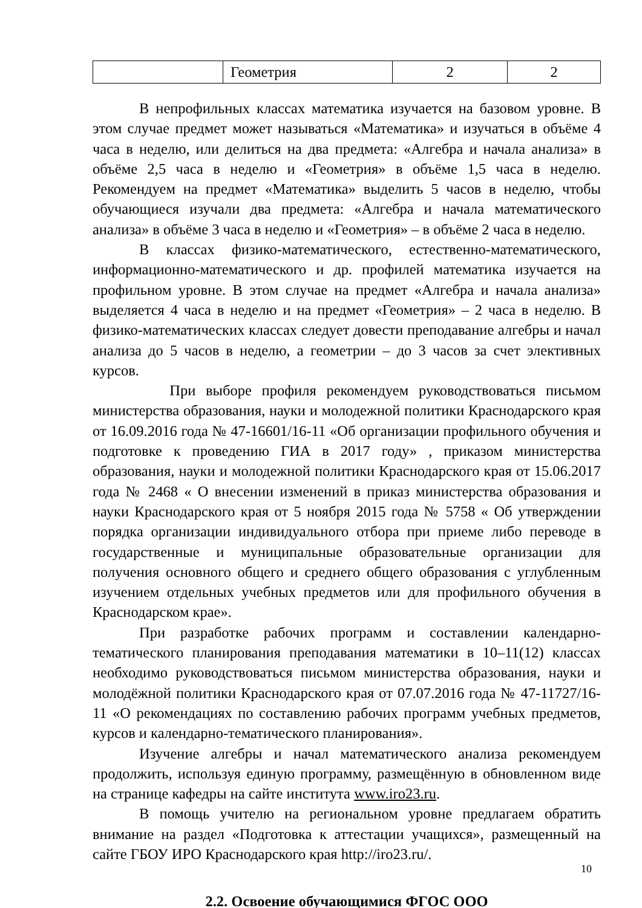| | Геометрия | 2 | 2 |
В непрофильных классах математика изучается на базовом уровне. В этом случае предмет может называться «Математика» и изучаться в объёме 4 часа в неделю, или делиться на два предмета: «Алгебра и начала анализа» в объёме 2,5 часа в неделю и «Геометрия» в объёме 1,5 часа в неделю. Рекомендуем на предмет «Математика» выделить 5 часов в неделю, чтобы обучающиеся изучали два предмета: «Алгебра и начала математического анализа» в объёме 3 часа в неделю и «Геометрия» – в объёме 2 часа в неделю.
В классах физико-математического, естественно-математического, информационно-математического и др. профилей математика изучается на профильном уровне. В этом случае на предмет «Алгебра и начала анализа» выделяется 4 часа в неделю и на предмет «Геометрия» – 2 часа в неделю. В физико-математических классах следует довести преподавание алгебры и начал анализа до 5 часов в неделю, а геометрии – до 3 часов за счет элективных курсов.
При выборе профиля рекомендуем руководствоваться письмом министерства образования, науки и молодежной политики Краснодарского края от 16.09.2016 года № 47-16601/16-11 «Об организации профильного обучения и подготовке к проведению ГИА в 2017 году» , приказом министерства образования, науки и молодежной политики Краснодарского края от 15.06.2017 года № 2468 « О внесении изменений в приказ министерства образования и науки Краснодарского края от 5 ноября 2015 года № 5758 « Об утверждении порядка организации индивидуального отбора при приеме либо переводе в государственные и муниципальные образовательные организации для получения основного общего и среднего общего образования с углубленным изучением отдельных учебных предметов или для профильного обучения в Краснодарском крае».
При разработке рабочих программ и составлении календарно-тематического планирования преподавания математики в 10–11(12) классах необходимо руководствоваться письмом министерства образования, науки и молодёжной политики Краснодарского края от 07.07.2016 года № 47-11727/16-11 «О рекомендациях по составлению рабочих программ учебных предметов, курсов и календарно-тематического планирования».
Изучение алгебры и начал математического анализа рекомендуем продолжить, используя единую программу, размещённую в обновленном виде на странице кафедры на сайте института www.iro23.ru.
В помощь учителю на региональном уровне предлагаем обратить внимание на раздел «Подготовка к аттестации учащихся», размещенный на сайте ГБОУ ИРО Краснодарского края http://iro23.ru/.
2.2. Освоение обучающимися ФГОС ООО
10